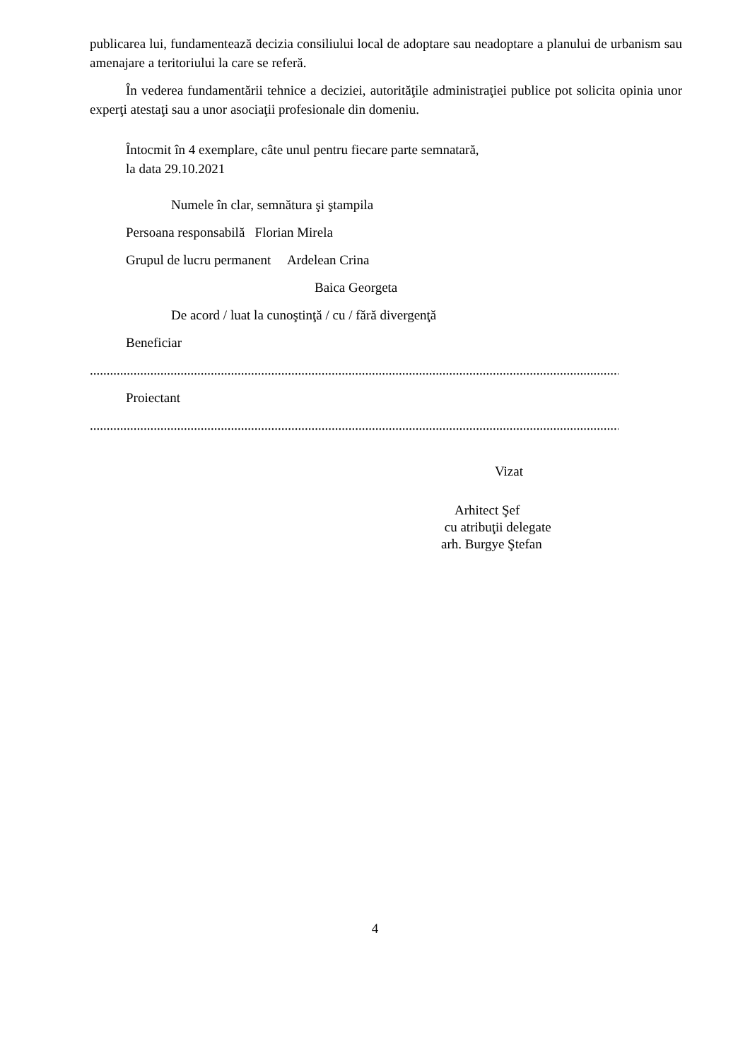publicarea lui, fundamentează decizia consiliului local de adoptare sau neadoptare a planului de urbanism sau amenajare a teritoriului la care se referă.
În vederea fundamentării tehnice a deciziei, autorităţile administraţiei publice pot solicita opinia unor experţi atestaţi sau a unor asociaţii profesionale din domeniu.
Întocmit în 4 exemplare, câte unul pentru fiecare parte semnatară,
la data 29.10.2021
Numele în clar, semnătura şi ştampila
Persoana responsabilă Florian Mirela
Grupul de lucru permanent Ardelean Crina
Baica Georgeta
De acord / luat la cunoştinţă / cu / fără divergenţă
Beneficiar
................................................................................................................................................................
Proiectant
................................................................................................................................................................
Vizat
Arhitect Şef
cu atribuţii delegate
arh. Burgye Ştefan
4